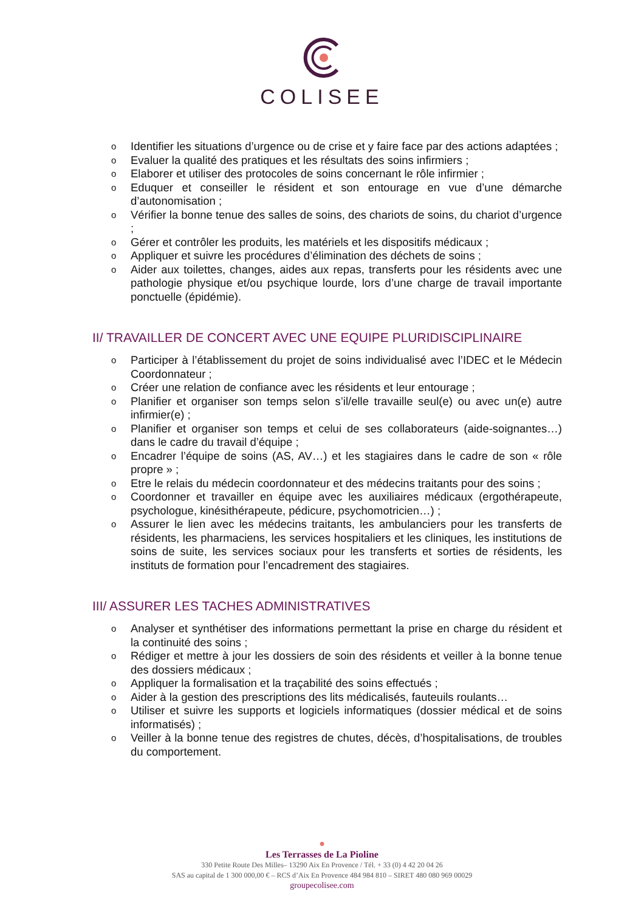COLISEE
o Identifier les situations d’urgence ou de crise et y faire face par des actions adaptées ;
o Evaluer la qualité des pratiques et les résultats des soins infirmiers ;
o Elaborer et utiliser des protocoles de soins concernant le rôle infirmier ;
o Eduquer et conseiller le résident et son entourage en vue d’une démarche d’autonomisation ;
o Vérifier la bonne tenue des salles de soins, des chariots de soins, du chariot d’urgence ;
o Gérer et contrôler les produits, les matériels et les dispositifs médicaux ;
o Appliquer et suivre les procédures d’élimination des déchets de soins ;
o Aider aux toilettes, changes, aides aux repas, transferts pour les résidents avec une pathologie physique et/ou psychique lourde, lors d’une charge de travail importante ponctuelle (épidémie).
II/ TRAVAILLER DE CONCERT AVEC UNE EQUIPE PLURIDISCIPLINAIRE
o Participer à l’établissement du projet de soins individualisé avec l’IDEC et le Médecin Coordonnateur ;
o Créer une relation de confiance avec les résidents et leur entourage ;
o Planifier et organiser son temps selon s’il/elle travaille seul(e) ou avec un(e) autre infirmier(e) ;
o Planifier et organiser son temps et celui de ses collaborateurs (aide-soignantes…) dans le cadre du travail d’équipe ;
o Encadrer l’équipe de soins (AS, AV…) et les stagiaires dans le cadre de son « rôle propre » ;
o Etre le relais du médecin coordonnateur et des médecins traitants pour des soins ;
o Coordonner et travailler en équipe avec les auxiliaires médicaux (ergothérapeute, psychologue, kinésithérapeute, pédicure, psychomotricien…) ;
o Assurer le lien avec les médecins traitants, les ambulanciers pour les transferts de résidents, les pharmaciens, les services hospitaliers et les cliniques, les institutions de soins de suite, les services sociaux pour les transferts et sorties de résidents, les instituts de formation pour l’encadrement des stagiaires.
III/ ASSURER LES TACHES ADMINISTRATIVES
o Analyser et synthétiser des informations permettant la prise en charge du résident et la continuité des soins ;
o Rédiger et mettre à jour les dossiers de soin des résidents et veiller à la bonne tenue des dossiers médicaux ;
o Appliquer la formalisation et la traçabilité des soins effectués ;
o Aider à la gestion des prescriptions des lits médicalisés, fauteuils roulants…
o Utiliser et suivre les supports et logiciels informatiques (dossier médical et de soins informatisés) ;
o Veiller à la bonne tenue des registres de chutes, décès, d’hospitalisations, de troubles du comportement.
●
Les Terrasses de La Pioline
330 Petite Route Des Milles– 13290 Aix En Provence / Tél. + 33 (0) 4 42 20 04 26
SAS au capital de 1 300 000,00 € – RCS d’Aix En Provence 484 984 810 – SIRET 480 080 969 00029
groupecolisee.com